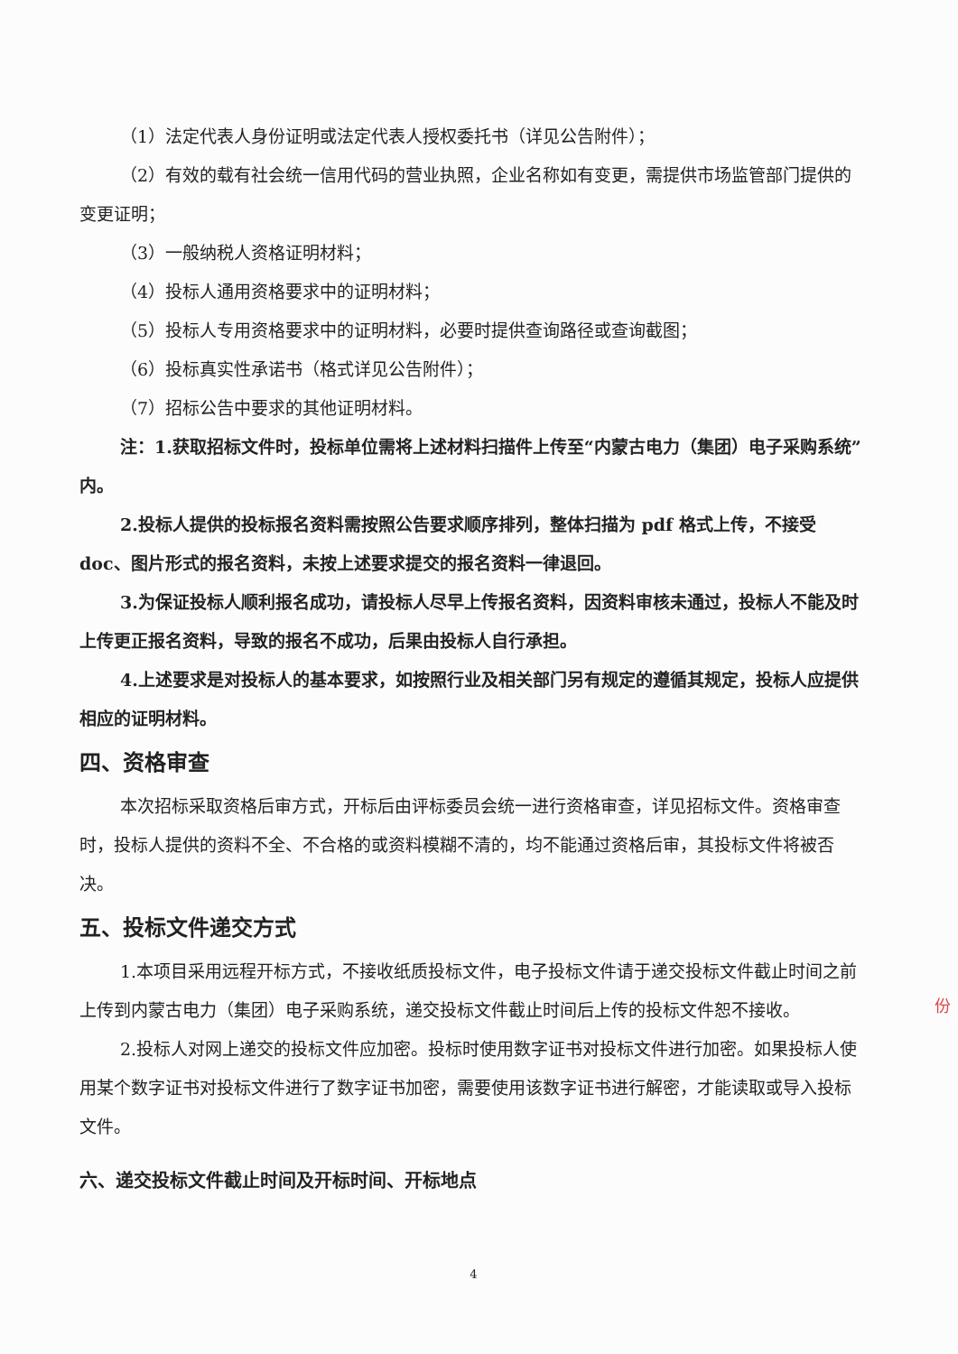（1）法定代表人身份证明或法定代表人授权委托书（详见公告附件）；
（2）有效的载有社会统一信用代码的营业执照，企业名称如有变更，需提供市场监管部门提供的变更证明；
（3）一般纳税人资格证明材料；
（4）投标人通用资格要求中的证明材料；
（5）投标人专用资格要求中的证明材料，必要时提供查询路径或查询截图；
（6）投标真实性承诺书（格式详见公告附件）；
（7）招标公告中要求的其他证明材料。
注：1.获取招标文件时，投标单位需将上述材料扫描件上传至“内蒙古电力（集团）电子采购系统”内。
2.投标人提供的投标报名资料需按照公告要求顺序排列，整体扫描为 pdf 格式上传，不接受 doc、图片形式的报名资料，未按上述要求提交的报名资料一律退回。
3.为保证投标人顺利报名成功，请投标人尽早上传报名资料，因资料审核未通过，投标人不能及时上传更正报名资料，导致的报名不成功，后果由投标人自行承担。
4.上述要求是对投标人的基本要求，如按照行业及相关部门另有规定的遵循其规定，投标人应提供相应的证明材料。
四、资格审查
本次招标采取资格后审方式，开标后由评标委员会统一进行资格审查，详见招标文件。资格审查时，投标人提供的资料不全、不合格的或资料模糊不清的，均不能通过资格后审，其投标文件将被否决。
五、投标文件递交方式
1.本项目采用远程开标方式，不接收纸质投标文件，电子投标文件请于递交投标文件截止时间之前上传到内蒙古电力（集团）电子采购系统，递交投标文件截止时间后上传的投标文件恕不接收。
2.投标人对网上递交的投标文件应加密。投标时使用数字证书对投标文件进行加密。如果投标人使用某个数字证书对投标文件进行了数字证书加密，需要使用该数字证书进行解密，才能读取或导入投标文件。
六、递交投标文件截止时间及开标时间、开标地点
4
份